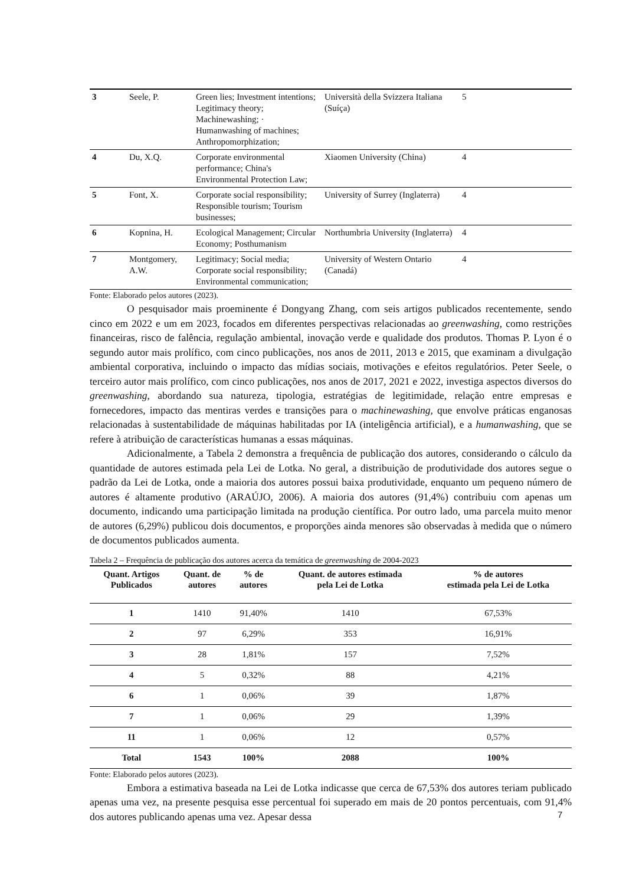| 3 | Seele, P. | Green lies; Investment intentions; Legitimacy theory; Machinewashing; · Humanwashing of machines; Anthropomorphization; | Università della Svizzera Italiana (Suíça) | 5 |
| 4 | Du, X.Q. | Corporate environmental performance; China's Environmental Protection Law; | Xiaomen University (China) | 4 |
| 5 | Font, X. | Corporate social responsibility; Responsible tourism; Tourism businesses; | University of Surrey (Inglaterra) | 4 |
| 6 | Kopnina, H. | Ecological Management; Circular Economy; Posthumanism | Northumbria University (Inglaterra) | 4 |
| 7 | Montgomery, A.W. | Legitimacy; Social media; Corporate social responsibility; Environmental communication; | University of Western Ontario (Canadá) | 4 |
Fonte: Elaborado pelos autores (2023).
O pesquisador mais proeminente é Dongyang Zhang, com seis artigos publicados recentemente, sendo cinco em 2022 e um em 2023, focados em diferentes perspectivas relacionadas ao greenwashing, como restrições financeiras, risco de falência, regulação ambiental, inovação verde e qualidade dos produtos. Thomas P. Lyon é o segundo autor mais prolífico, com cinco publicações, nos anos de 2011, 2013 e 2015, que examinam a divulgação ambiental corporativa, incluindo o impacto das mídias sociais, motivações e efeitos regulatórios. Peter Seele, o terceiro autor mais prolífico, com cinco publicações, nos anos de 2017, 2021 e 2022, investiga aspectos diversos do greenwashing, abordando sua natureza, tipologia, estratégias de legitimidade, relação entre empresas e fornecedores, impacto das mentiras verdes e transições para o machinewashing, que envolve práticas enganosas relacionadas à sustentabilidade de máquinas habilitadas por IA (inteligência artificial), e a humanwashing, que se refere à atribuição de características humanas a essas máquinas.
Adicionalmente, a Tabela 2 demonstra a frequência de publicação dos autores, considerando o cálculo da quantidade de autores estimada pela Lei de Lotka. No geral, a distribuição de produtividade dos autores segue o padrão da Lei de Lotka, onde a maioria dos autores possui baixa produtividade, enquanto um pequeno número de autores é altamente produtivo (ARAÚJO, 2006). A maioria dos autores (91,4%) contribuiu com apenas um documento, indicando uma participação limitada na produção científica. Por outro lado, uma parcela muito menor de autores (6,29%) publicou dois documentos, e proporções ainda menores são observadas à medida que o número de documentos publicados aumenta.
Tabela 2 – Frequência de publicação dos autores acerca da temática de greenwashing de 2004-2023
| Quant. Artigos Publicados | Quant. de autores | % de autores | Quant. de autores estimada pela Lei de Lotka | % de autores estimada pela Lei de Lotka |
| --- | --- | --- | --- | --- |
| 1 | 1410 | 91,40% | 1410 | 67,53% |
| 2 | 97 | 6,29% | 353 | 16,91% |
| 3 | 28 | 1,81% | 157 | 7,52% |
| 4 | 5 | 0,32% | 88 | 4,21% |
| 6 | 1 | 0,06% | 39 | 1,87% |
| 7 | 1 | 0,06% | 29 | 1,39% |
| 11 | 1 | 0,06% | 12 | 0,57% |
| Total | 1543 | 100% | 2088 | 100% |
Fonte: Elaborado pelos autores (2023).
Embora a estimativa baseada na Lei de Lotka indicasse que cerca de 67,53% dos autores teriam publicado apenas uma vez, na presente pesquisa esse percentual foi superado em mais de 20 pontos percentuais, com 91,4% dos autores publicando apenas uma vez. Apesar dessa
7